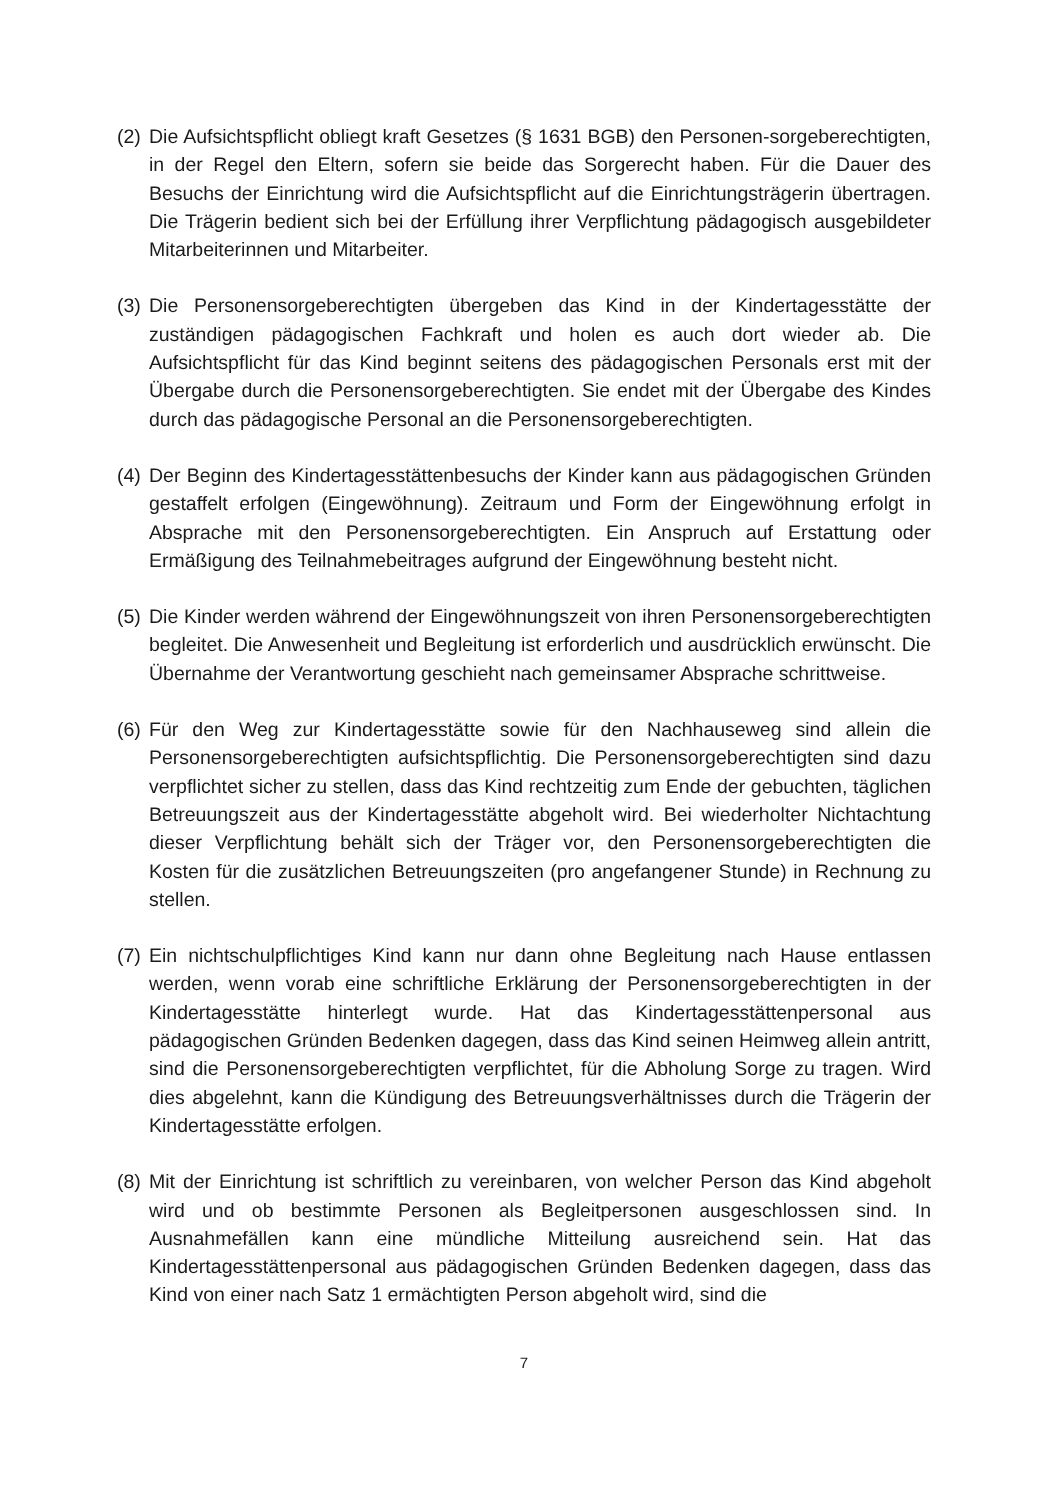(2)
Die Aufsichtspflicht obliegt kraft Gesetzes (§ 1631 BGB) den Personen-sorgeberechtigten, in der Regel den Eltern, sofern sie beide das Sorgerecht haben. Für die Dauer des Besuchs der Einrichtung wird die Aufsichtspflicht auf die Einrichtungsträgerin übertragen. Die Trägerin bedient sich bei der Erfüllung ihrer Verpflichtung pädagogisch ausgebildeter Mitarbeiterinnen und Mitarbeiter.
(3)
Die Personensorgeberechtigten übergeben das Kind in der Kindertagesstätte der zuständigen pädagogischen Fachkraft und holen es auch dort wieder ab. Die Aufsichtspflicht für das Kind beginnt seitens des pädagogischen Personals erst mit der Übergabe durch die Personensorgeberechtigten. Sie endet mit der Übergabe des Kindes durch das pädagogische Personal an die Personensorgeberechtigten.
(4)
Der Beginn des Kindertagesstättenbesuchs der Kinder kann aus pädagogischen Gründen gestaffelt erfolgen (Eingewöhnung). Zeitraum und Form der Eingewöhnung erfolgt in Absprache mit den Personensorgeberechtigten. Ein Anspruch auf Erstattung oder Ermäßigung des Teilnahmebeitrages aufgrund der Eingewöhnung besteht nicht.
(5)
Die Kinder werden während der Eingewöhnungszeit von ihren Personensorgeberechtigten begleitet. Die Anwesenheit und Begleitung ist erforderlich und ausdrücklich erwünscht. Die Übernahme der Verantwortung geschieht nach gemeinsamer Absprache schrittweise.
(6)
Für den Weg zur Kindertagesstätte sowie für den Nachhauseweg sind allein die Personensorgeberechtigten aufsichtspflichtig. Die Personensorgeberechtigten sind dazu verpflichtet sicher zu stellen, dass das Kind rechtzeitig zum Ende der gebuchten, täglichen Betreuungszeit aus der Kindertagesstätte abgeholt wird. Bei wiederholter Nichtachtung dieser Verpflichtung behält sich der Träger vor, den Personensorgeberechtigten die Kosten für die zusätzlichen Betreuungszeiten (pro angefangener Stunde) in Rechnung zu stellen.
(7)
Ein nichtschulpflichtiges Kind kann nur dann ohne Begleitung nach Hause entlassen werden, wenn vorab eine schriftliche Erklärung der Personensorgeberechtigten in der Kindertagesstätte hinterlegt wurde. Hat das Kindertagesstättenpersonal aus pädagogischen Gründen Bedenken dagegen, dass das Kind seinen Heimweg allein antritt, sind die Personensorgeberechtigten verpflichtet, für die Abholung Sorge zu tragen. Wird dies abgelehnt, kann die Kündigung des Betreuungsverhältnisses durch die Trägerin der Kindertagesstätte erfolgen.
(8)
Mit der Einrichtung ist schriftlich zu vereinbaren, von welcher Person das Kind abgeholt wird und ob bestimmte Personen als Begleitpersonen ausgeschlossen sind. In Ausnahmefällen kann eine mündliche Mitteilung ausreichend sein. Hat das Kindertagesstättenpersonal aus pädagogischen Gründen Bedenken dagegen, dass das Kind von einer nach Satz 1 ermächtigten Person abgeholt wird, sind die
7